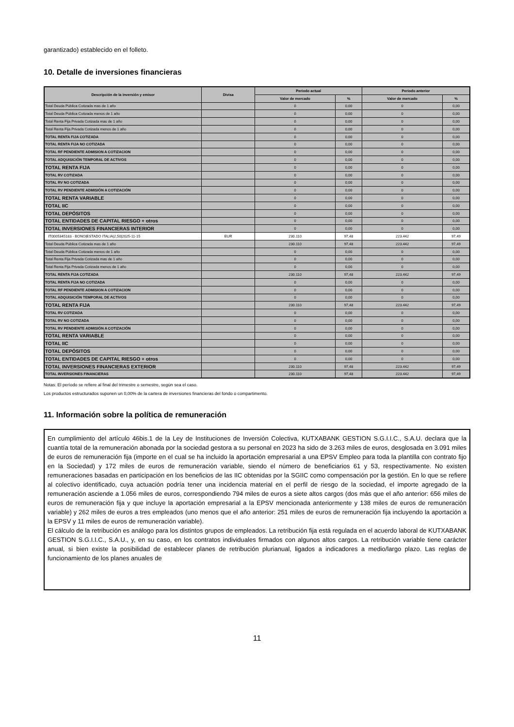garantizado) establecido en el folleto.
10. Detalle de inversiones financieras
| Descripción de la inversión y emisor | Divisa | Periodo actual | | Periodo anterior | |
| --- | --- | --- | --- | --- | --- |
| | | Valor de mercado | % | Valor de mercado | % |
| Total Deuda Pública Cotizada mas de 1 año | | 0 | 0,00 | 0 | 0,00 |
| Total Deuda Pública Cotizada menos de 1 año | | 0 | 0,00 | 0 | 0,00 |
| Total Renta Fija Privada Cotizada mas de 1 año | | 0 | 0,00 | 0 | 0,00 |
| Total Renta Fija Privada Cotizada menos de 1 año | | 0 | 0,00 | 0 | 0,00 |
| TOTAL RENTA FIJA COTIZADA | | 0 | 0,00 | 0 | 0,00 |
| TOTAL RENTA FIJA NO COTIZADA | | 0 | 0,00 | 0 | 0,00 |
| TOTAL RF PENDIENTE ADMISION A COTIZACION | | 0 | 0,00 | 0 | 0,00 |
| TOTAL ADQUISICIÓN TEMPORAL DE ACTIVOS | | 0 | 0,00 | 0 | 0,00 |
| TOTAL RENTA FIJA | | 0 | 0,00 | 0 | 0,00 |
| TOTAL RV COTIZADA | | 0 | 0,00 | 0 | 0,00 |
| TOTAL RV NO COTIZADA | | 0 | 0,00 | 0 | 0,00 |
| TOTAL RV PENDIENTE ADMISIÓN A COTIZACIÓN | | 0 | 0,00 | 0 | 0,00 |
| TOTAL RENTA VARIABLE | | 0 | 0,00 | 0 | 0,00 |
| TOTAL IIC | | 0 | 0,00 | 0 | 0,00 |
| TOTAL DEPÓSITOS | | 0 | 0,00 | 0 | 0,00 |
| TOTAL ENTIDADES DE CAPITAL RIESGO + otros | | 0 | 0,00 | 0 | 0,00 |
| TOTAL INVERSIONES FINANCIERAS INTERIOR | | 0 | 0,00 | 0 | 0,00 |
| IT0005345183 - BONO/ESTADO ITALIA/2,50/2025-11-15 | EUR | 230.110 | 97,48 | 223.442 | 97,49 |
| Total Deuda Pública Cotizada mas de 1 año | | 230.110 | 97,48 | 223.442 | 97,49 |
| Total Deuda Pública Cotizada menos de 1 año | | 0 | 0,00 | 0 | 0,00 |
| Total Renta Fija Privada Cotizada mas de 1 año | | 0 | 0,00 | 0 | 0,00 |
| Total Renta Fija Privada Cotizada menos de 1 año | | 0 | 0,00 | 0 | 0,00 |
| TOTAL RENTA FIJA COTIZADA | | 230.110 | 97,48 | 223.442 | 97,49 |
| TOTAL RENTA FIJA NO COTIZADA | | 0 | 0,00 | 0 | 0,00 |
| TOTAL RF PENDIENTE ADMISION A COTIZACION | | 0 | 0,00 | 0 | 0,00 |
| TOTAL ADQUISICIÓN TEMPORAL DE ACTIVOS | | 0 | 0,00 | 0 | 0,00 |
| TOTAL RENTA FIJA | | 230.110 | 97,48 | 223.442 | 97,49 |
| TOTAL RV COTIZADA | | 0 | 0,00 | 0 | 0,00 |
| TOTAL RV NO COTIZADA | | 0 | 0,00 | 0 | 0,00 |
| TOTAL RV PENDIENTE ADMISIÓN A COTIZACIÓN | | 0 | 0,00 | 0 | 0,00 |
| TOTAL RENTA VARIABLE | | 0 | 0,00 | 0 | 0,00 |
| TOTAL IIC | | 0 | 0,00 | 0 | 0,00 |
| TOTAL DEPÓSITOS | | 0 | 0,00 | 0 | 0,00 |
| TOTAL ENTIDADES DE CAPITAL RIESGO + otros | | 0 | 0,00 | 0 | 0,00 |
| TOTAL INVERSIONES FINANCIERAS EXTERIOR | | 230.110 | 97,48 | 223.442 | 97,49 |
| TOTAL INVERSIONES FINANCIERAS | | 230.110 | 97,48 | 223.442 | 97,49 |
Notas: El período se refiere al final del trimestre o semestre, según sea el caso.
Los productos estructurados suponen un 0,00% de la cartera de inversiones financieras del fondo o compartimento.
11. Información sobre la política de remuneración
En cumplimiento del artículo 46bis.1 de la Ley de Instituciones de Inversión Colectiva, KUTXABANK GESTION S.G.I.I.C., S.A.U. declara que la cuantía total de la remuneración abonada por la sociedad gestora a su personal en 2023 ha sido de 3.263 miles de euros, desglosada en 3.091 miles de euros de remuneración fija (importe en el cual se ha incluido la aportación empresarial a una EPSV Empleo para toda la plantilla con contrato fijo en la Sociedad) y 172 miles de euros de remuneración variable, siendo el número de beneficiarios 61 y 53, respectivamente. No existen remuneraciones basadas en participación en los beneficios de las IIC obtenidas por la SGIIC como compensación por la gestión. En lo que se refiere al colectivo identificado, cuya actuación podría tener una incidencia material en el perfil de riesgo de la sociedad, el importe agregado de la remuneración asciende a 1.056 miles de euros, correspondiendo 794 miles de euros a siete altos cargos (dos más que el año anterior: 656 miles de euros de remuneración fija y que incluye la aportación empresarial a la EPSV mencionada anteriormente y 138 miles de euros de remuneración variable) y 262 miles de euros a tres empleados (uno menos que el año anterior: 251 miles de euros de remuneración fija incluyendo la aportación a la EPSV y 11 miles de euros de remuneración variable).
El cálculo de la retribución es análogo para los distintos grupos de empleados. La retribución fija está regulada en el acuerdo laboral de KUTXABANK GESTION S.G.I.I.C., S.A.U., y, en su caso, en los contratos individuales firmados con algunos altos cargos. La retribución variable tiene carácter anual, si bien existe la posibilidad de establecer planes de retribución plurianual, ligados a indicadores a medio/largo plazo. Las reglas de funcionamiento de los planes anuales de
11